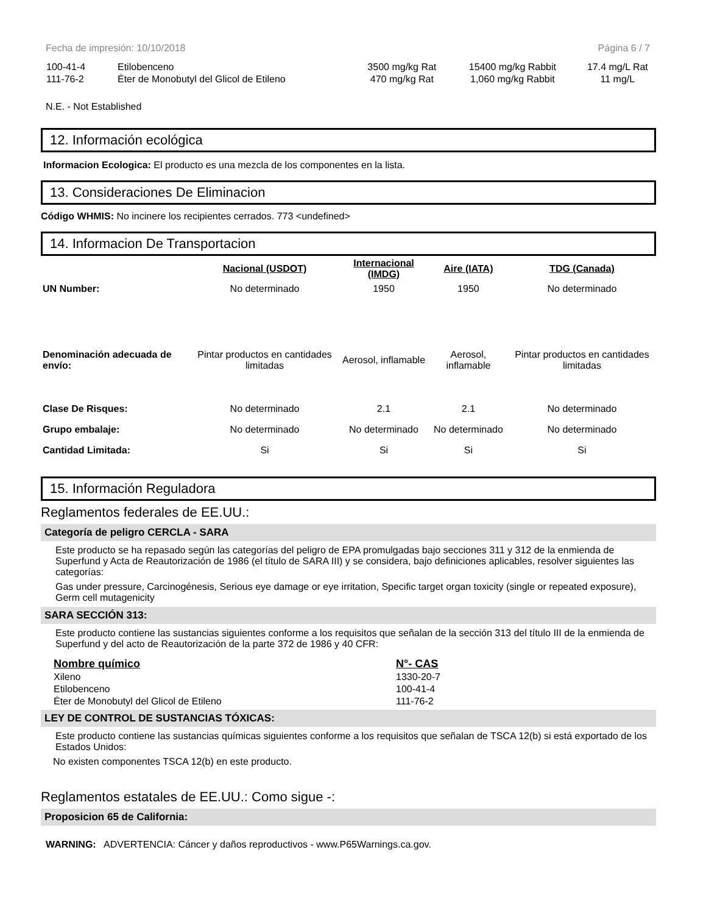Fecha de impresión: 10/10/2018 Página 6 / 7
| 100-41-4 | Etilobenceno | 3500 mg/kg Rat | 15400 mg/kg Rabbit | 17.4 mg/L Rat |
| 111-76-2 | Éter de Monobutyl del Glicol de Etileno | 470 mg/kg Rat | 1,060 mg/kg Rabbit | 11 mg/L |
N.E. - Not Established
12. Información ecológica
Informacion Ecologica: El producto es una mezcla de los componentes en la lista.
13. Consideraciones De Eliminacion
Código WHMIS: No incinere los recipientes cerrados. 773 <undefined>
14. Informacion De Transportacion
| | Nacional (USDOT) | Internacional (IMDG) | Aire (IATA) | TDG (Canada) |
| UN Number: | No determinado | 1950 | 1950 | No determinado |
| Denominación adecuada de envío: | Pintar productos en cantidades limitadas | Aerosol, inflamable | Aerosol, inflamable | Pintar productos en cantidades limitadas |
| Clase De Risques: | No determinado | 2.1 | 2.1 | No determinado |
| Grupo embalaje: | No determinado | No determinado | No determinado | No determinado |
| Cantidad Limitada: | Si | Si | Si | Si |
15. Información Reguladora
Reglamentos federales de EE.UU.:
Categoría de peligro CERCLA - SARA
Este producto se ha repasado según las categorías del peligro de EPA promulgadas bajo secciones 311 y 312 de la enmienda de Superfund y Acta de Reautorización de 1986 (el título de SARA III) y se considera, bajo definiciones aplicables, resolver siguientes las categorías:
Gas under pressure, Carcinogénesis, Serious eye damage or eye irritation, Specific target organ toxicity (single or repeated exposure), Germ cell mutagenicity
SARA SECCIÓN 313:
Este producto contiene las sustancias siguientes conforme a los requisitos que señalan de la sección 313 del título III de la enmienda de Superfund y del acto de Reautorización de la parte 372 de 1986 y 40 CFR:
| Nombre químico | N°- CAS |
| --- | --- |
| Xileno | 1330-20-7 |
| Etilobenceno | 100-41-4 |
| Éter de Monobutyl del Glicol de Etileno | 111-76-2 |
LEY DE CONTROL DE SUSTANCIAS TÓXICAS:
Este producto contiene las sustancias químicas siguientes conforme a los requisitos que señalan de TSCA 12(b) si está exportado de los Estados Unidos:
No existen componentes TSCA 12(b) en este producto.
Reglamentos estatales de EE.UU.: Como sigue -:
Proposicion 65 de California:
WARNING: ADVERTENCIA: Cáncer y daños reproductivos - www.P65Warnings.ca.gov.